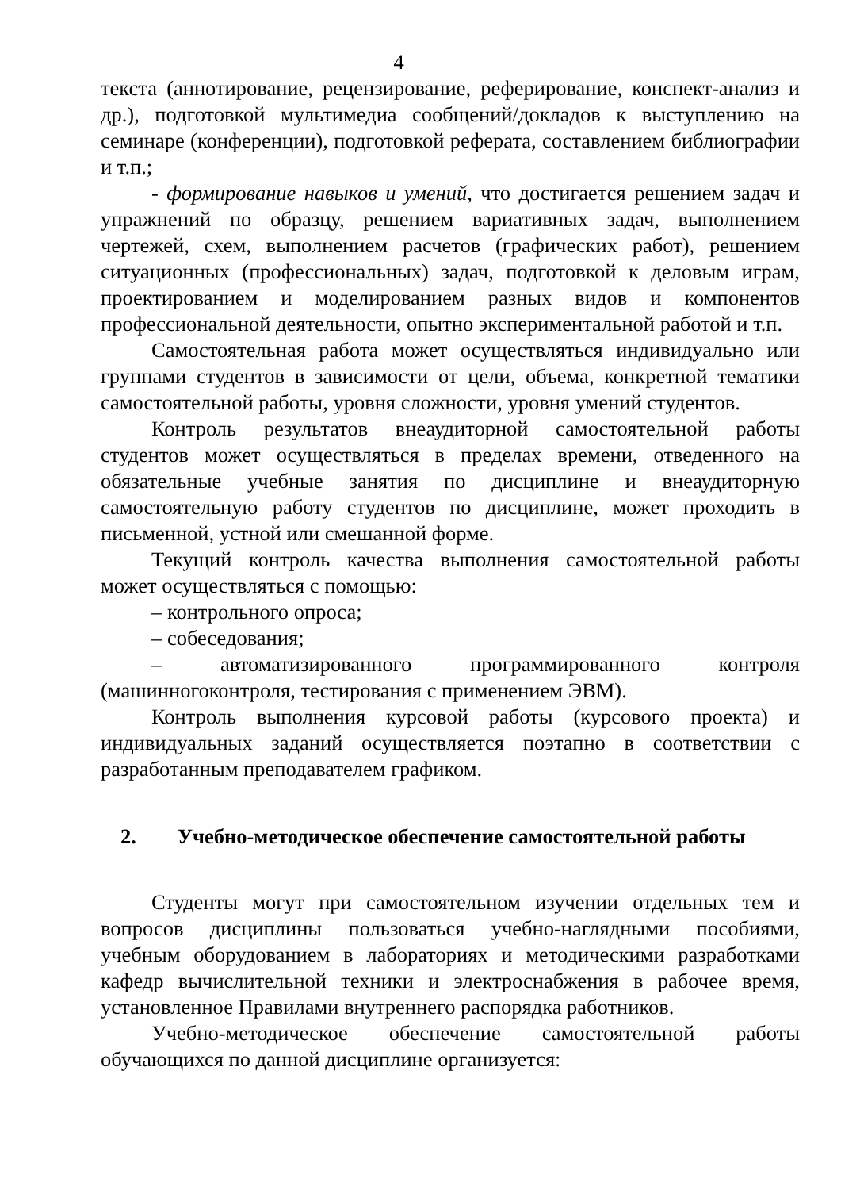4
текста (аннотирование, рецензирование, реферирование, конспект-анализ и др.), подготовкой мультимедиа сообщений/докладов к выступлению на семинаре (конференции), подготовкой реферата, составлением библиографии и т.п.;
- формирование навыков и умений, что достигается решением задач и упражнений по образцу, решением вариативных задач, выполнением чертежей, схем, выполнением расчетов (графических работ), решением ситуационных (профессиональных) задач, подготовкой к деловым играм, проектированием и моделированием разных видов и компонентов профессиональной деятельности, опытно экспериментальной работой и т.п.
Самостоятельная работа может осуществляться индивидуально или группами студентов в зависимости от цели, объема, конкретной тематики самостоятельной работы, уровня сложности, уровня умений студентов.
Контроль результатов внеаудиторной самостоятельной работы студентов может осуществляться в пределах времени, отведенного на обязательные учебные занятия по дисциплине и внеаудиторную самостоятельную работу студентов по дисциплине, может проходить в письменной, устной или смешанной форме.
Текущий контроль качества выполнения самостоятельной работы может осуществляться с помощью:
– контрольного опроса;
– собеседования;
– автоматизированного программированного контроля (машинногоконтроля, тестирования с применением ЭВМ).
Контроль выполнения курсовой работы (курсового проекта) и индивидуальных заданий осуществляется поэтапно в соответствии с разработанным преподавателем графиком.
2. Учебно-методическое обеспечение самостоятельной работы
Студенты могут при самостоятельном изучении отдельных тем и вопросов дисциплины пользоваться учебно-наглядными пособиями, учебным оборудованием в лабораториях и методическими разработками кафедр вычислительной техники и электроснабжения в рабочее время, установленное Правилами внутреннего распорядка работников.
Учебно-методическое обеспечение самостоятельной работы обучающихся по данной дисциплине организуется: